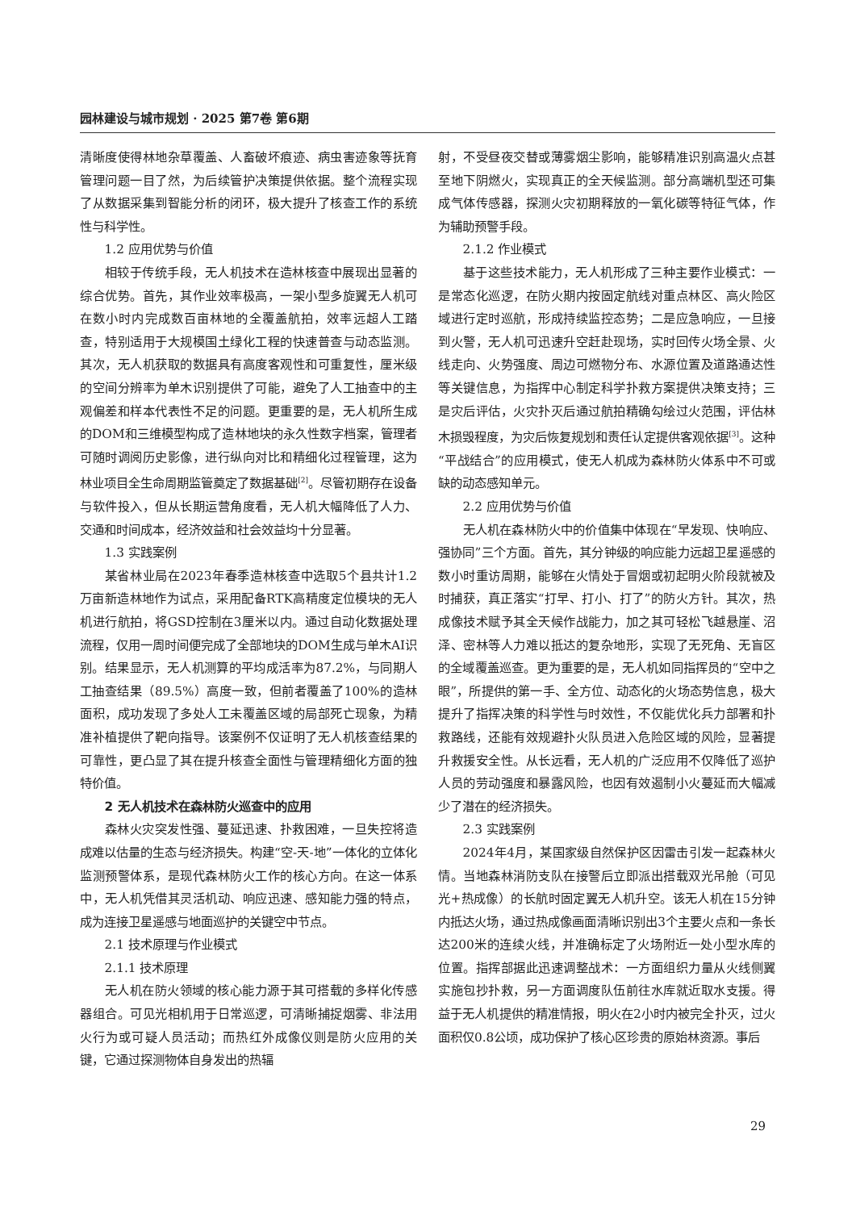园林建设与城市规划 · 2025 第7卷 第6期
清晰度使得林地杂草覆盖、人畜破坏痕迹、病虫害迹象等抚育管理问题一目了然，为后续管护决策提供依据。整个流程实现了从数据采集到智能分析的闭环，极大提升了核查工作的系统性与科学性。
1.2 应用优势与价值
相较于传统手段，无人机技术在造林核查中展现出显著的综合优势。首先，其作业效率极高，一架小型多旋翼无人机可在数小时内完成数百亩林地的全覆盖航拍，效率远超人工踏查，特别适用于大规模国土绿化工程的快速普查与动态监测。其次，无人机获取的数据具有高度客观性和可重复性，厘米级的空间分辨率为单木识别提供了可能，避免了人工抽查中的主观偏差和样本代表性不足的问题。更重要的是，无人机所生成的DOM和三维模型构成了造林地块的永久性数字档案，管理者可随时调阅历史影像，进行纵向对比和精细化过程管理，这为林业项目全生命周期监管奠定了数据基础<sup>[2]</sup>。尽管初期存在设备与软件投入，但从长期运营角度看，无人机大幅降低了人力、交通和时间成本，经济效益和社会效益均十分显著。
1.3 实践案例
某省林业局在2023年春季造林核查中选取5个县共计1.2万亩新造林地作为试点，采用配备RTK高精度定位模块的无人机进行航拍，将GSD控制在3厘米以内。通过自动化数据处理流程，仅用一周时间便完成了全部地块的DOM生成与单木AI识别。结果显示，无人机测算的平均成活率为87.2%，与同期人工抽查结果（89.5%）高度一致，但前者覆盖了100%的造林面积，成功发现了多处人工未覆盖区域的局部死亡现象，为精准补植提供了靶向指导。该案例不仅证明了无人机核查结果的可靠性，更凸显了其在提升核查全面性与管理精细化方面的独特价值。
2 无人机技术在森林防火巡查中的应用
森林火灾突发性强、蔓延迅速、扑救困难，一旦失控将造成难以估量的生态与经济损失。构建“空-天-地”一体化的立体化监测预警体系，是现代森林防火工作的核心方向。在这一体系中，无人机凭借其灵活机动、响应迅速、感知能力强的特点，成为连接卫星遥感与地面巡护的关键空中节点。
2.1 技术原理与作业模式
2.1.1 技术原理
无人机在防火领域的核心能力源于其可搭载的多样化传感器组合。可见光相机用于日常巡逻，可清晰捕捉烟雾、非法用火行为或可疑人员活动；而热红外成像仪则是防火应用的关键，它通过探测物体自身发出的热辐
射，不受昼夜交替或薄雾烟尘影响，能够精准识别高温火点甚至地下阴燃火，实现真正的全天候监测。部分高端机型还可集成气体传感器，探测火灾初期释放的一氧化碳等特征气体，作为辅助预警手段。
2.1.2 作业模式
基于这些技术能力，无人机形成了三种主要作业模式：一是常态化巡逻，在防火期内按固定航线对重点林区、高火险区域进行定时巡航，形成持续监控态势；二是应急响应，一旦接到火警，无人机可迅速升空赶赴现场，实时回传火场全景、火线走向、火势强度、周边可燃物分布、水源位置及道路通达性等关键信息，为指挥中心制定科学扑救方案提供决策支持；三是灾后评估，火灾扑灭后通过航拍精确勾绘过火范围，评估林木损毁程度，为灾后恢复规划和责任认定提供客观依据<sup>[3]</sup>。这种“平战结合”的应用模式，使无人机成为森林防火体系中不可或缺的动态感知单元。
2.2 应用优势与价值
无人机在森林防火中的价值集中体现在“早发现、快响应、强协同”三个方面。首先，其分钟级的响应能力远超卫星遥感的数小时重访周期，能够在火情处于冒烟或初起明火阶段就被及时捕获，真正落实“打早、打小、打了”的防火方针。其次，热成像技术赋予其全天候作战能力，加之其可轻松飞越悬崖、沼泽、密林等人力难以抵达的复杂地形，实现了无死角、无盲区的全域覆盖巡查。更为重要的是，无人机如同指挥员的“空中之眼”，所提供的第一手、全方位、动态化的火场态势信息，极大提升了指挥决策的科学性与时效性，不仅能优化兵力部署和扑救路线，还能有效规避扑火队员进入危险区域的风险，显著提升救援安全性。从长远看，无人机的广泛应用不仅降低了巡护人员的劳动强度和暴露风险，也因有效遏制小火蔓延而大幅减少了潜在的经济损失。
2.3 实践案例
2024年4月，某国家级自然保护区因雷击引发一起森林火情。当地森林消防支队在接警后立即派出搭载双光吊舱（可见光+热成像）的长航时固定翼无人机升空。该无人机在15分钟内抵达火场，通过热成像画面清晰识别出3个主要火点和一条长达200米的连续火线，并准确标定了火场附近一处小型水库的位置。指挥部据此迅速调整战术：一方面组织力量从火线侧翼实施包抄扑救，另一方面调度队伍前往水库就近取水支援。得益于无人机提供的精准情报，明火在2小时内被完全扑灭，过火面积仅0.8公顷，成功保护了核心区珍贵的原始林资源。事后
29